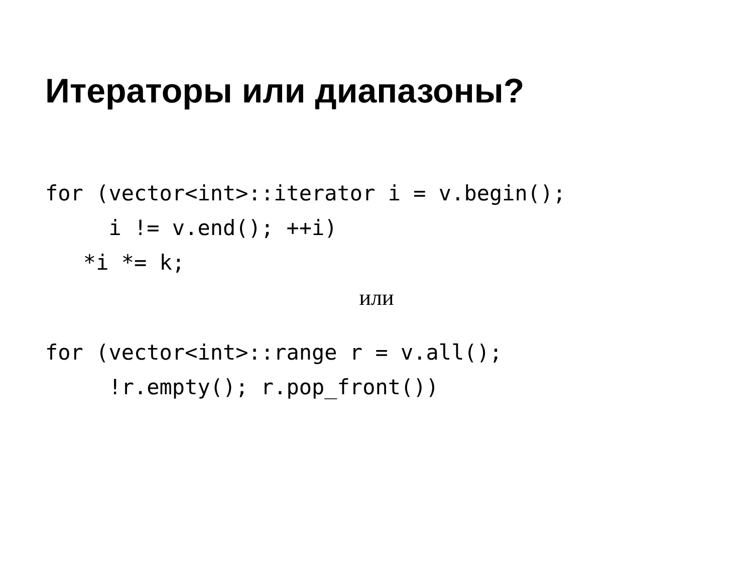Итераторы или диапазоны?
for (vector<int>::iterator i = v.begin();
     i != v.end(); ++i)
   *i *= k;
или
for (vector<int>::range r = v.all();
     !r.empty(); r.pop_front())